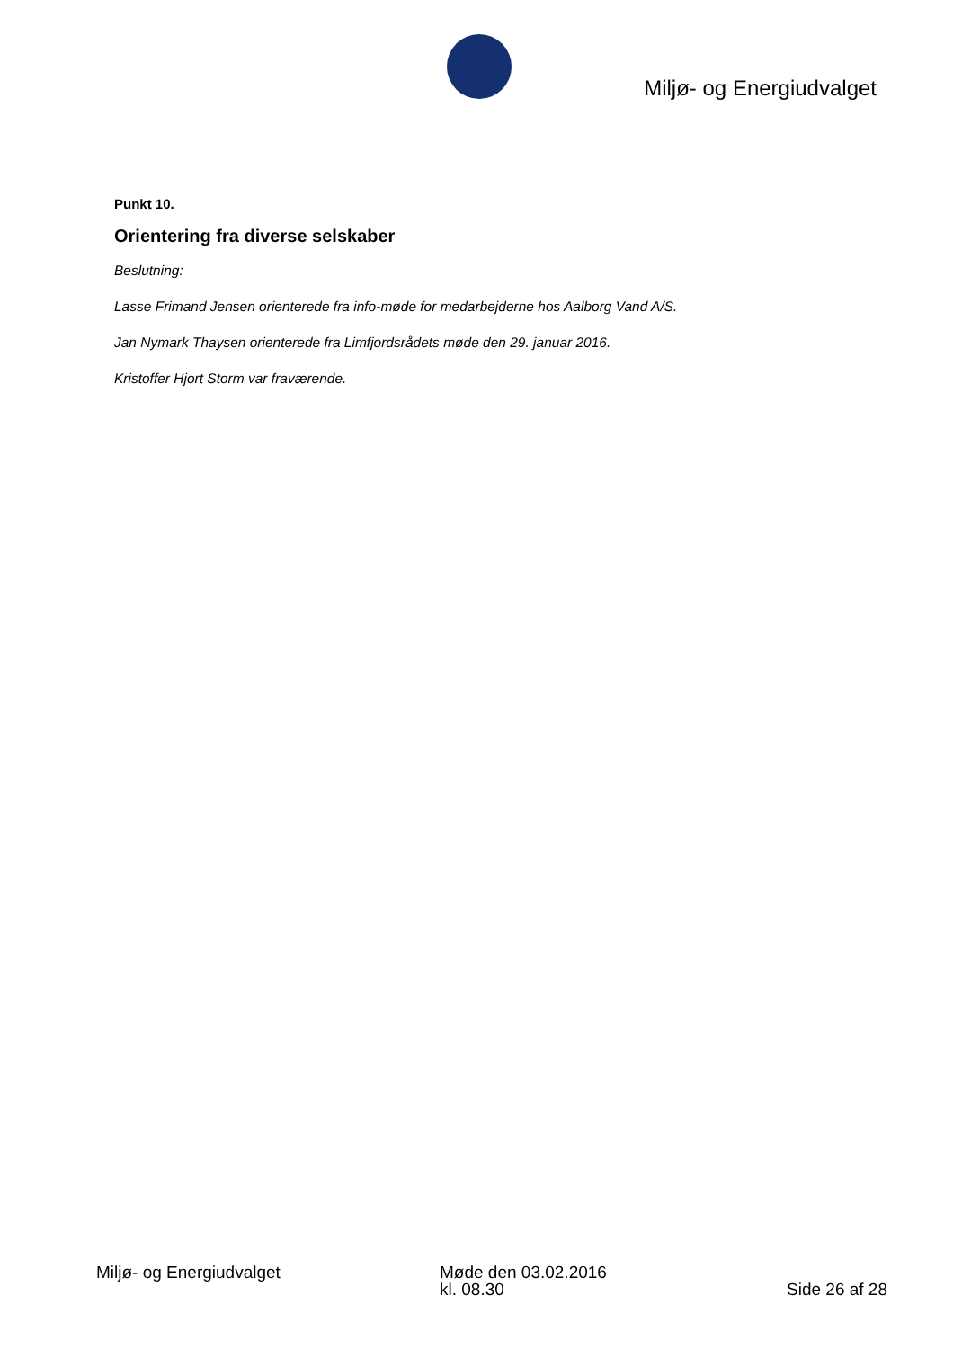Miljø- og Energiudvalget
Punkt 10.
Orientering fra diverse selskaber
Beslutning:
Lasse Frimand Jensen orienterede fra info-møde for medarbejderne hos Aalborg Vand A/S.
Jan Nymark Thaysen orienterede fra Limfjordsrådets møde den 29. januar 2016.
Kristoffer Hjort Storm var fraværende.
Miljø- og Energiudvalget Møde den 03.02.2016
kl. 08.30
Side 26 af 28